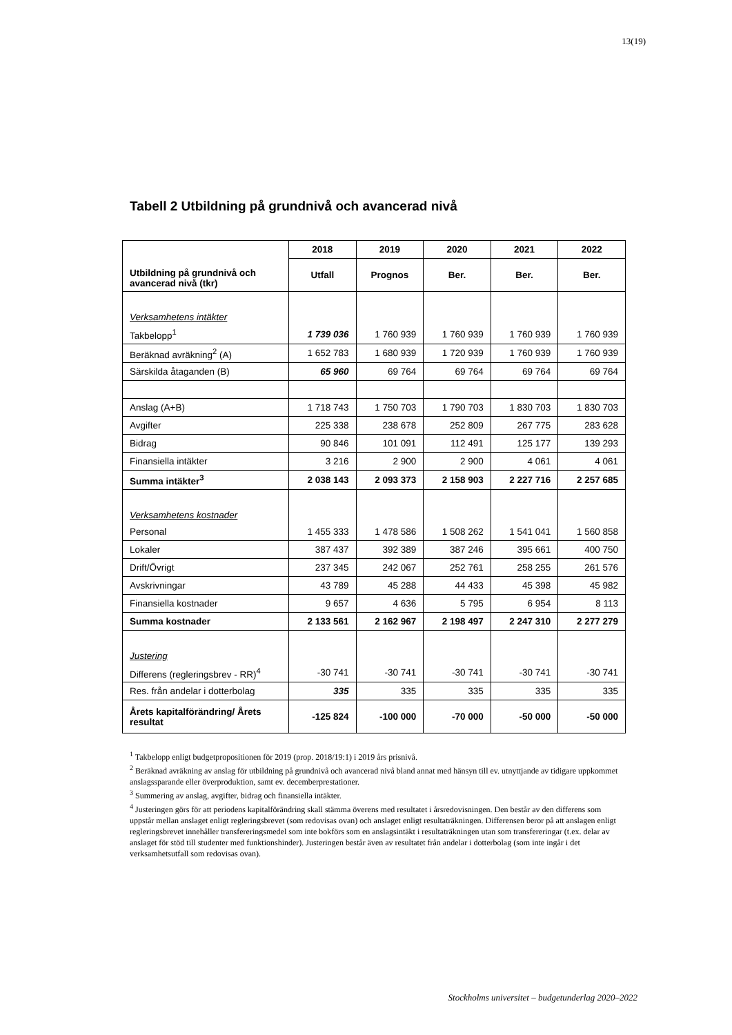13(19)
Tabell 2 Utbildning på grundnivå och avancerad nivå
| Utbildning på grundnivå och avancerad nivå (tkr) | 2018 | 2019 | 2020 | 2021 | 2022 |
| --- | --- | --- | --- | --- | --- |
| | Utfall | Prognos | Ber. | Ber. | Ber. |
| Verksamhetens intäkter | | | | | |
| Takbelopp<sup>1</sup> | 1 739 036 | 1 760 939 | 1 760 939 | 1 760 939 | 1 760 939 |
| Beräknad avräkning<sup>2</sup> (A) | 1 652 783 | 1 680 939 | 1 720 939 | 1 760 939 | 1 760 939 |
| Särskilda åtaganden (B) | 65 960 | 69 764 | 69 764 | 69 764 | 69 764 |
| Anslag (A+B) | 1 718 743 | 1 750 703 | 1 790 703 | 1 830 703 | 1 830 703 |
| Avgifter | 225 338 | 238 678 | 252 809 | 267 775 | 283 628 |
| Bidrag | 90 846 | 101 091 | 112 491 | 125 177 | 139 293 |
| Finansiella intäkter | 3 216 | 2 900 | 2 900 | 4 061 | 4 061 |
| Summa intäkter<sup>3</sup> | 2 038 143 | 2 093 373 | 2 158 903 | 2 227 716 | 2 257 685 |
| Verksamhetens kostnader | | | | | |
| Personal | 1 455 333 | 1 478 586 | 1 508 262 | 1 541 041 | 1 560 858 |
| Lokaler | 387 437 | 392 389 | 387 246 | 395 661 | 400 750 |
| Drift/Övrigt | 237 345 | 242 067 | 252 761 | 258 255 | 261 576 |
| Avskrivningar | 43 789 | 45 288 | 44 433 | 45 398 | 45 982 |
| Finansiella kostnader | 9 657 | 4 636 | 5 795 | 6 954 | 8 113 |
| Summa kostnader | 2 133 561 | 2 162 967 | 2 198 497 | 2 247 310 | 2 277 279 |
| Justering | | | | | |
| Differens (regleringsbrev - RR)<sup>4</sup> | -30 741 | -30 741 | -30 741 | -30 741 | -30 741 |
| Res. från andelar i dotterbolag | 335 | 335 | 335 | 335 | 335 |
| Årets kapitalförändring/ Årets resultat | -125 824 | -100 000 | -70 000 | -50 000 | -50 000 |
<sup>1</sup> Takbelopp enligt budgetpropositionen för 2019 (prop. 2018/19:1) i 2019 års prisnivå.
<sup>2</sup> Beräknad avräkning av anslag för utbildning på grundnivå och avancerad nivå bland annat med hänsyn till ev. utnyttjande av tidigare uppkommet anslagssparande eller överproduktion, samt ev. decemberprestationer.
<sup>3</sup> Summering av anslag, avgifter, bidrag och finansiella intäkter.
<sup>4</sup> Justeringen görs för att periodens kapitalförändring skall stämma överens med resultatet i årsredovisningen. Den består av den differens som uppstår mellan anslaget enligt regleringsbrevet (som redovisas ovan) och anslaget enligt resultaträkningen. Differensen beror på att anslagen enligt regleringsbrevet innehåller transfereringsmedel som inte bokförs som en anslagsintäkt i resultaträkningen utan som transfereringar (t.ex. delar av anslaget för stöd till studenter med funktionshinder). Justeringen består även av resultatet från andelar i dotterbolag (som inte ingår i det verksamhetsutfall som redovisas ovan).
Stockholms universitet – budgetunderlag 2020–2022